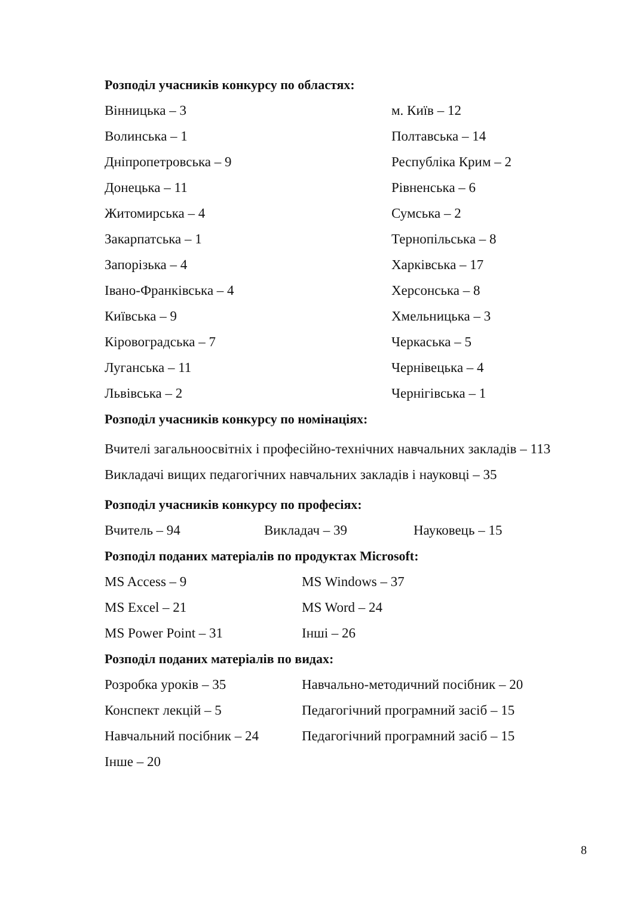Розподіл учасників конкурсу по областях:
| Вінницька – 3 | м. Київ – 12 |
| Волинська – 1 | Полтавська – 14 |
| Дніпропетровська – 9 | Республіка Крим – 2 |
| Донецька – 11 | Рівненська – 6 |
| Житомирська – 4 | Сумська – 2 |
| Закарпатська – 1 | Тернопільська – 8 |
| Запорізька – 4 | Харківська – 17 |
| Івано-Франківська – 4 | Херсонська – 8 |
| Київська – 9 | Хмельницька – 3 |
| Кіровоградська – 7 | Черкаська – 5 |
| Луганська – 11 | Чернівецька – 4 |
| Львівська – 2 | Чернігівська – 1 |
Розподіл учасників конкурсу по номінаціях:
Вчителі загальноосвітніх і професійно-технічних навчальних закладів – 113
Викладачі вищих педагогічних навчальних закладів і науковці – 35
Розподіл учасників конкурсу по професіях:
| Вчитель – 94 | Викладач – 39 | Науковець – 15 |
Розподіл поданих матеріалів по продуктах Microsoft:
| MS Access – 9 | MS Windows – 37 |
| MS Excel – 21 | MS Word – 24 |
| MS Power Point – 31 | Інші – 26 |
Розподіл поданих матеріалів по видах:
| Розробка уроків – 35 | Навчально-методичний посібник – 20 |
| Конспект лекцій – 5 | Педагогічний програмний засіб – 15 |
| Навчальний посібник – 24 | Педагогічний програмний засіб – 15 |
| Інше – 20 | |
8